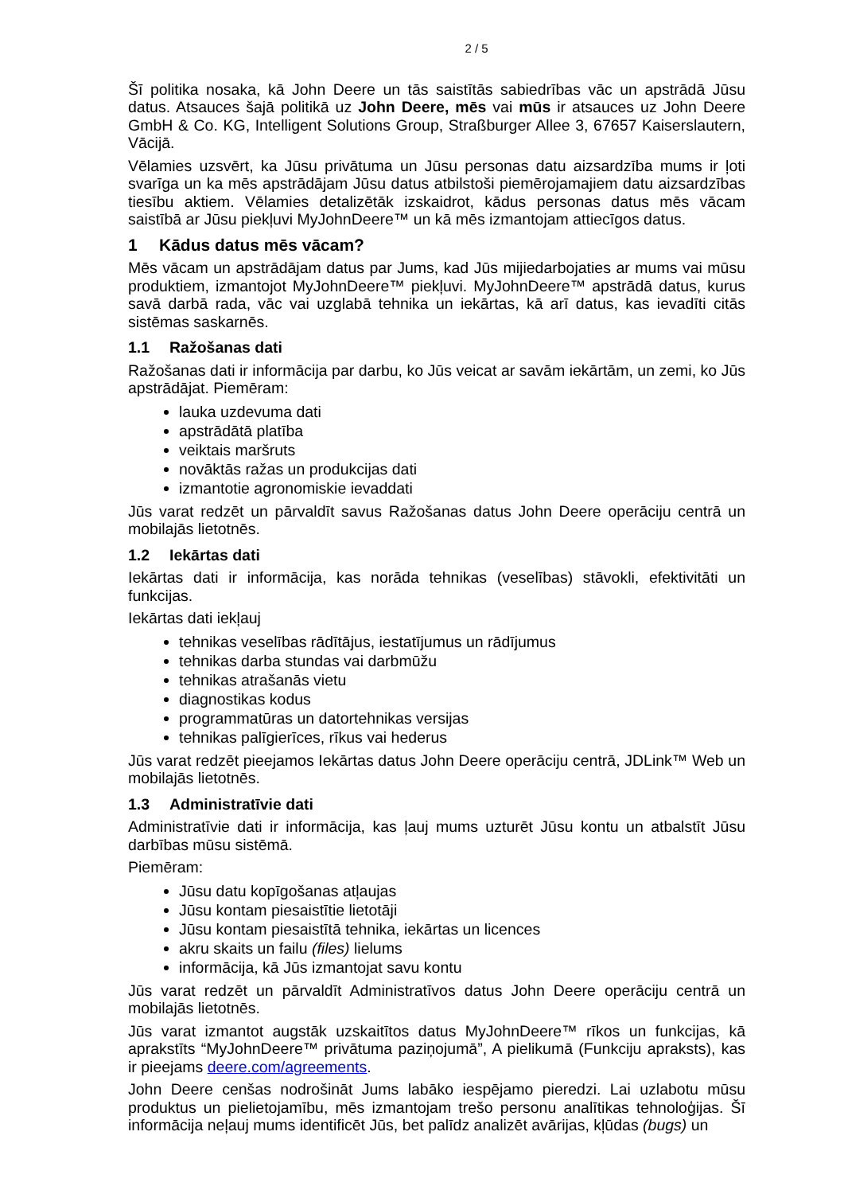2 / 5
Šī politika nosaka, kā John Deere un tās saistītās sabiedrības vāc un apstrādā Jūsu datus. Atsauces šajā politikā uz John Deere, mēs vai mūs ir atsauces uz John Deere GmbH & Co. KG, Intelligent Solutions Group, Straßburger Allee 3, 67657 Kaiserslautern, Vācijā.
Vēlamies uzsvērt, ka Jūsu privātuma un Jūsu personas datu aizsardzība mums ir ļoti svarīga un ka mēs apstrādājam Jūsu datus atbilstoši piemērojamajiem datu aizsardzības tiesību aktiem. Vēlamies detalizētāk izskaidrot, kādus personas datus mēs vācam saistībā ar Jūsu piekļuvi MyJohnDeere™ un kā mēs izmantojam attiecīgos datus.
1 Kādus datus mēs vācam?
Mēs vācam un apstrādājam datus par Jums, kad Jūs mijiedarbojaties ar mums vai mūsu produktiem, izmantojot MyJohnDeere™ piekļuvi. MyJohnDeere™ apstrādā datus, kurus savā darbā rada, vāc vai uzglabā tehnika un iekārtas, kā arī datus, kas ievadīti citās sistēmas saskarnēs.
1.1 Ražošanas dati
Ražošanas dati ir informācija par darbu, ko Jūs veicat ar savām iekārtām, un zemi, ko Jūs apstrādājat. Piemēram:
lauka uzdevuma dati
apstrādātā platība
veiktais maršruts
novāktās ražas un produkcijas dati
izmantotie agronomiskie ievaddati
Jūs varat redzēt un pārvaldīt savus Ražošanas datus John Deere operāciju centrā un mobilajās lietotnēs.
1.2 Iekārtas dati
Iekārtas dati ir informācija, kas norāda tehnikas (veselības) stāvokli, efektivitāti un funkcijas.
Iekārtas dati iekļauj
tehnikas veselības rādītājus, iestatījumus un rādījumus
tehnikas darba stundas vai darbmūžu
tehnikas atrašanās vietu
diagnostikas kodus
programmatūras un datortehnikas versijas
tehnikas palīgierīces, rīkus vai hederus
Jūs varat redzēt pieejamos Iekārtas datus John Deere operāciju centrā, JDLink™ Web un mobilajās lietotnēs.
1.3 Administratīvie dati
Administratīvie dati ir informācija, kas ļauj mums uzturēt Jūsu kontu un atbalstīt Jūsu darbības mūsu sistēmā.
Piemēram:
Jūsu datu kopīgošanas atļaujas
Jūsu kontam piesaistītie lietotāji
Jūsu kontam piesaistītā tehnika, iekārtas un licences
akru skaits un failu (files) lielums
informācija, kā Jūs izmantojat savu kontu
Jūs varat redzēt un pārvaldīt Administratīvos datus John Deere operāciju centrā un mobilajās lietotnēs.
Jūs varat izmantot augstāk uzskaitītos datus MyJohnDeere™ rīkos un funkcijas, kā aprakstīts “MyJohnDeere™ privātuma paziņojumā”, A pielikumā (Funkciju apraksts), kas ir pieejams deere.com/agreements.
John Deere cenšas nodrošināt Jums labāko iespējamo pieredzi. Lai uzlabotu mūsu produktus un pielietojamību, mēs izmantojam trešo personu analītikas tehnoloģijas. Šī informācija neļauj mums identificēt Jūs, bet palīdz analizēt avārijas, kļūdas (bugs) un